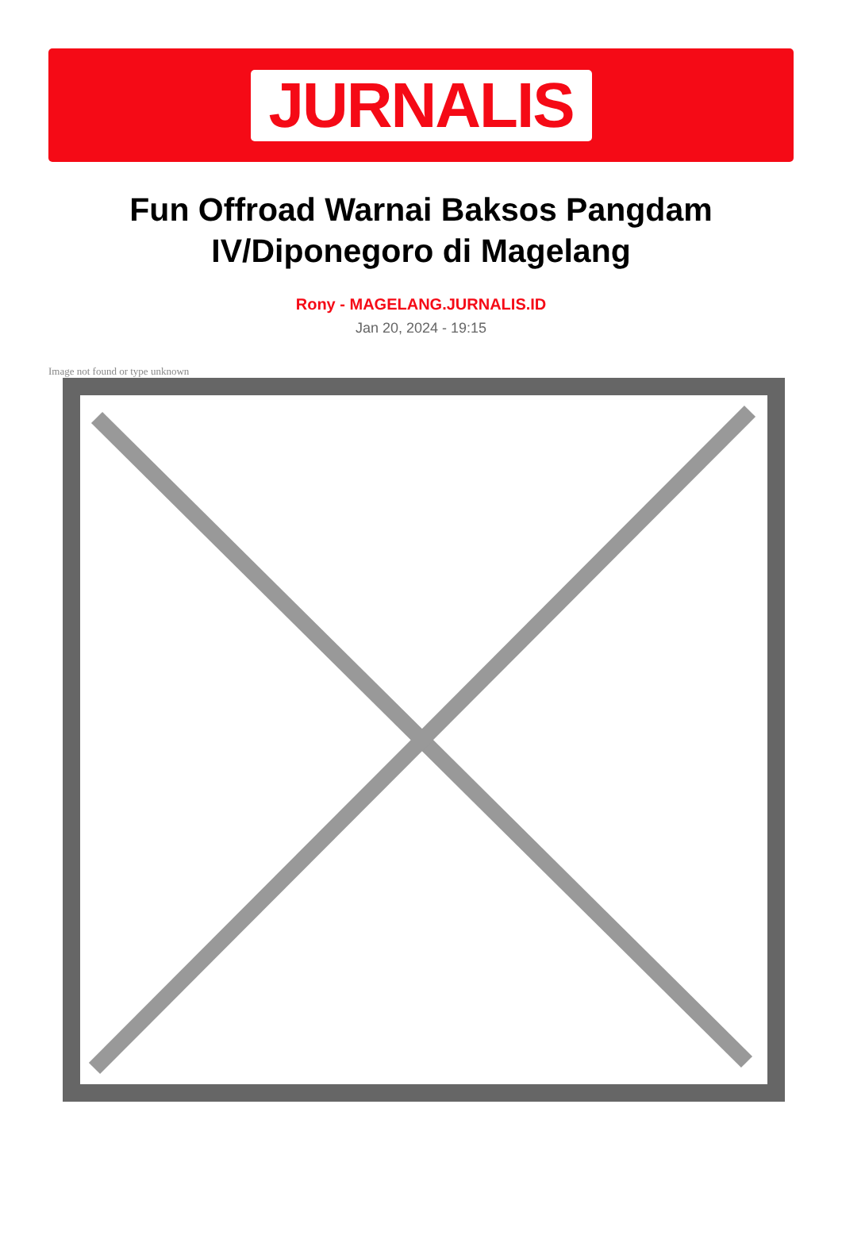JURNALIS
Fun Offroad Warnai Baksos Pangdam IV/Diponegoro di Magelang
Rony - MAGELANG.JURNALIS.ID
Jan 20, 2024 - 19:15
Image not found or type unknown